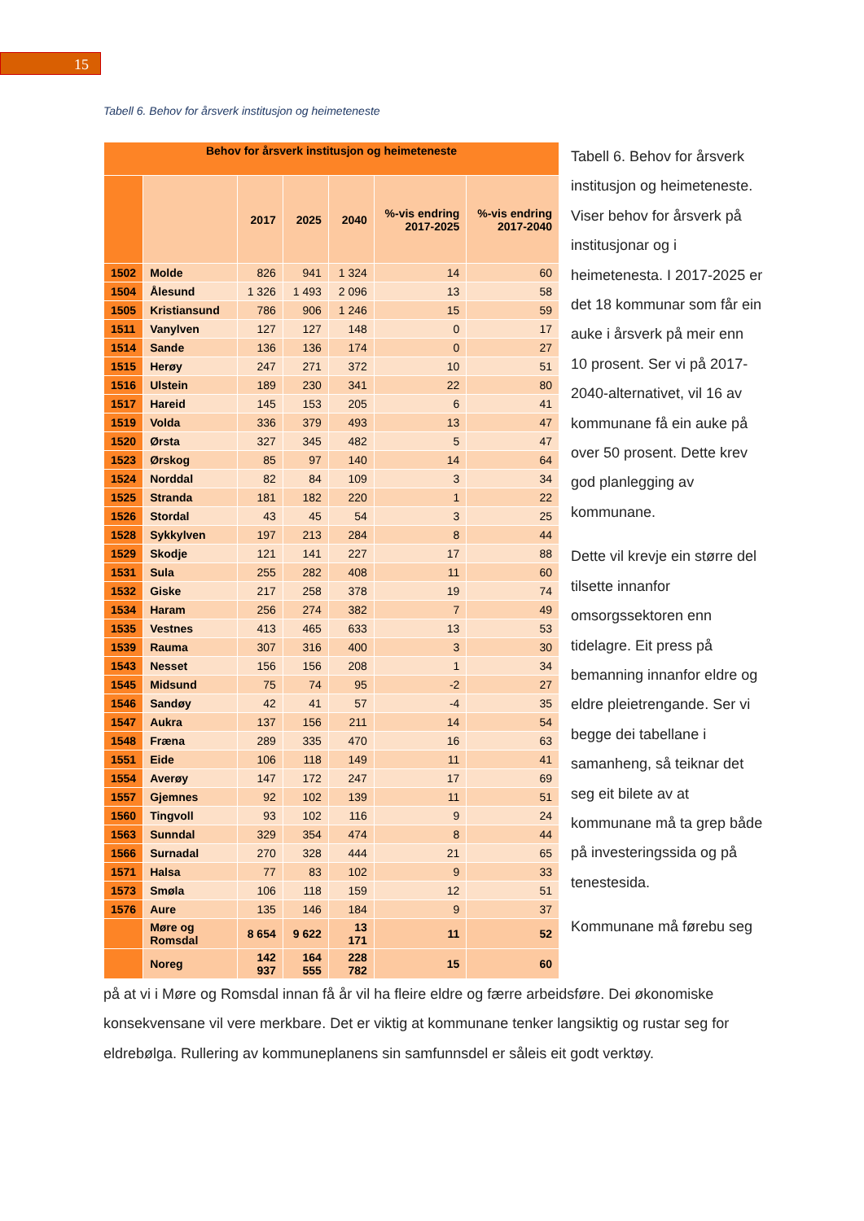15
Tabell 6. Behov for årsverk institusjon og heimeteneste
| Behov for årsverk institusjon og heimeteneste | | | | | | |
| --- | --- | --- | --- | --- | --- | --- |
| | | 2017 | 2025 | 2040 | %-vis endring 2017-2025 | %-vis endring 2017-2040 |
| 1502 | Molde | 826 | 941 | 1 324 | 14 | 60 |
| 1504 | Ålesund | 1 326 | 1 493 | 2 096 | 13 | 58 |
| 1505 | Kristiansund | 786 | 906 | 1 246 | 15 | 59 |
| 1511 | Vanylven | 127 | 127 | 148 | 0 | 17 |
| 1514 | Sande | 136 | 136 | 174 | 0 | 27 |
| 1515 | Herøy | 247 | 271 | 372 | 10 | 51 |
| 1516 | Ulstein | 189 | 230 | 341 | 22 | 80 |
| 1517 | Hareid | 145 | 153 | 205 | 6 | 41 |
| 1519 | Volda | 336 | 379 | 493 | 13 | 47 |
| 1520 | Ørsta | 327 | 345 | 482 | 5 | 47 |
| 1523 | Ørskog | 85 | 97 | 140 | 14 | 64 |
| 1524 | Norddal | 82 | 84 | 109 | 3 | 34 |
| 1525 | Stranda | 181 | 182 | 220 | 1 | 22 |
| 1526 | Stordal | 43 | 45 | 54 | 3 | 25 |
| 1528 | Sykkylven | 197 | 213 | 284 | 8 | 44 |
| 1529 | Skodje | 121 | 141 | 227 | 17 | 88 |
| 1531 | Sula | 255 | 282 | 408 | 11 | 60 |
| 1532 | Giske | 217 | 258 | 378 | 19 | 74 |
| 1534 | Haram | 256 | 274 | 382 | 7 | 49 |
| 1535 | Vestnes | 413 | 465 | 633 | 13 | 53 |
| 1539 | Rauma | 307 | 316 | 400 | 3 | 30 |
| 1543 | Nesset | 156 | 156 | 208 | 1 | 34 |
| 1545 | Midsund | 75 | 74 | 95 | -2 | 27 |
| 1546 | Sandøy | 42 | 41 | 57 | -4 | 35 |
| 1547 | Aukra | 137 | 156 | 211 | 14 | 54 |
| 1548 | Fræna | 289 | 335 | 470 | 16 | 63 |
| 1551 | Eide | 106 | 118 | 149 | 11 | 41 |
| 1554 | Averøy | 147 | 172 | 247 | 17 | 69 |
| 1557 | Gjemnes | 92 | 102 | 139 | 11 | 51 |
| 1560 | Tingvoll | 93 | 102 | 116 | 9 | 24 |
| 1563 | Sunndal | 329 | 354 | 474 | 8 | 44 |
| 1566 | Surnadal | 270 | 328 | 444 | 21 | 65 |
| 1571 | Halsa | 77 | 83 | 102 | 9 | 33 |
| 1573 | Smøla | 106 | 118 | 159 | 12 | 51 |
| 1576 | Aure | 135 | 146 | 184 | 9 | 37 |
| | Møre og Romsdal | 8 654 | 9 622 | 13 171 | 11 | 52 |
| | Noreg | 142 937 | 164 555 | 228 782 | 15 | 60 |
Tabell 6. Behov for årsverk institusjon og heimeteneste. Viser behov for årsverk på institusjonar og i heimetenesta. I 2017-2025 er det 18 kommunar som får ein auke i årsverk på meir enn 10 prosent. Ser vi på 2017-2040-alternativet, vil 16 av kommunane få ein auke på over 50 prosent. Dette krev god planlegging av kommunane.
Dette vil krevje ein større del tilsette innanfor omsorgssektoren enn tidelagre. Eit press på bemanning innanfor eldre og eldre pleietrengande. Ser vi begge dei tabellane i samanheng, så teiknar det seg eit bilete av at kommunane må ta grep både på investeringssida og på tenestesida.
Kommunane må førebu seg
på at vi i Møre og Romsdal innan få år vil ha fleire eldre og færre arbeidsføre. Dei økonomiske konsekvensane vil vere merkbare. Det er viktig at kommunane tenker langsiktig og rustar seg for eldrebølga. Rullering av kommuneplanens sin samfunnsdel er såleis eit godt verktøy.